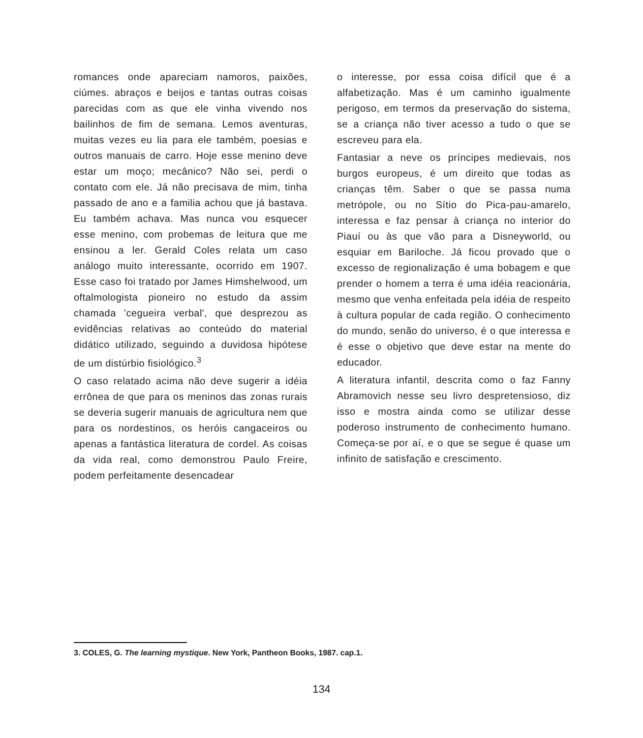romances onde apareciam namoros, paixões, ciúmes. abraços e beijos e tantas outras coisas parecidas com as que ele vinha vivendo nos bailinhos de fim de semana. Lemos aventuras, muitas vezes eu lia para ele também, poesias e outros manuais de carro. Hoje esse menino deve estar um moço; mecânico? Não sei, perdi o contato com ele. Já não precisava de mim, tinha passado de ano e a familia achou que já bastava. Eu também achava. Mas nunca vou esquecer esse menino, com probemas de leitura que me ensinou a ler. Gerald Coles relata um caso análogo muito interessante, ocorrido em 1907. Esse caso foi tratado por James Himshelwood, um oftalmologista pioneiro no estudo da assim chamada 'cegueira verbal', que desprezou as evidências relativas ao conteúdo do material didático utilizado, seguindo a duvidosa hipótese de um distúrbio fisiológico.<sup>3</sup>
O caso relatado acima não deve sugerir a idéia errônea de que para os meninos das zonas rurais se deveria sugerir manuais de agricultura nem que para os nordestinos, os heróis cangaceiros ou apenas a fantástica literatura de cordel. As coisas da vida real, como demonstrou Paulo Freire, podem perfeitamente desencadear
o interesse, por essa coisa difícil que é a alfabetização. Mas é um caminho igualmente perigoso, em termos da preservação do sistema, se a criança não tiver acesso a tudo o que se escreveu para ela.
Fantasiar a neve os príncipes medievais, nos burgos europeus, é um direito que todas as crianças têm. Saber o que se passa numa metrópole, ou no Sítio do Pica-pau-amarelo, interessa e faz pensar à criança no interior do Piauí ou às que vão para a Disneyworld, ou esquiar em Bariloche. Já ficou provado que o excesso de regionalização é uma bobagem e que prender o homem a terra é uma idéia reacionária, mesmo que venha enfeitada pela idéia de respeito à cultura popular de cada região. O conhecimento do mundo, senão do universo, é o que interessa e é esse o objetivo que deve estar na mente do educador.
A literatura infantil, descrita como o faz Fanny Abramovich nesse seu livro despretensioso, diz isso e mostra ainda como se utilizar desse poderoso instrumento de conhecimento humano. Começa-se por aí, e o que se segue é quase um infinito de satisfação e crescimento.
3. COLES, G. The learning mystique. New York, Pantheon Books, 1987. cap.1.
134